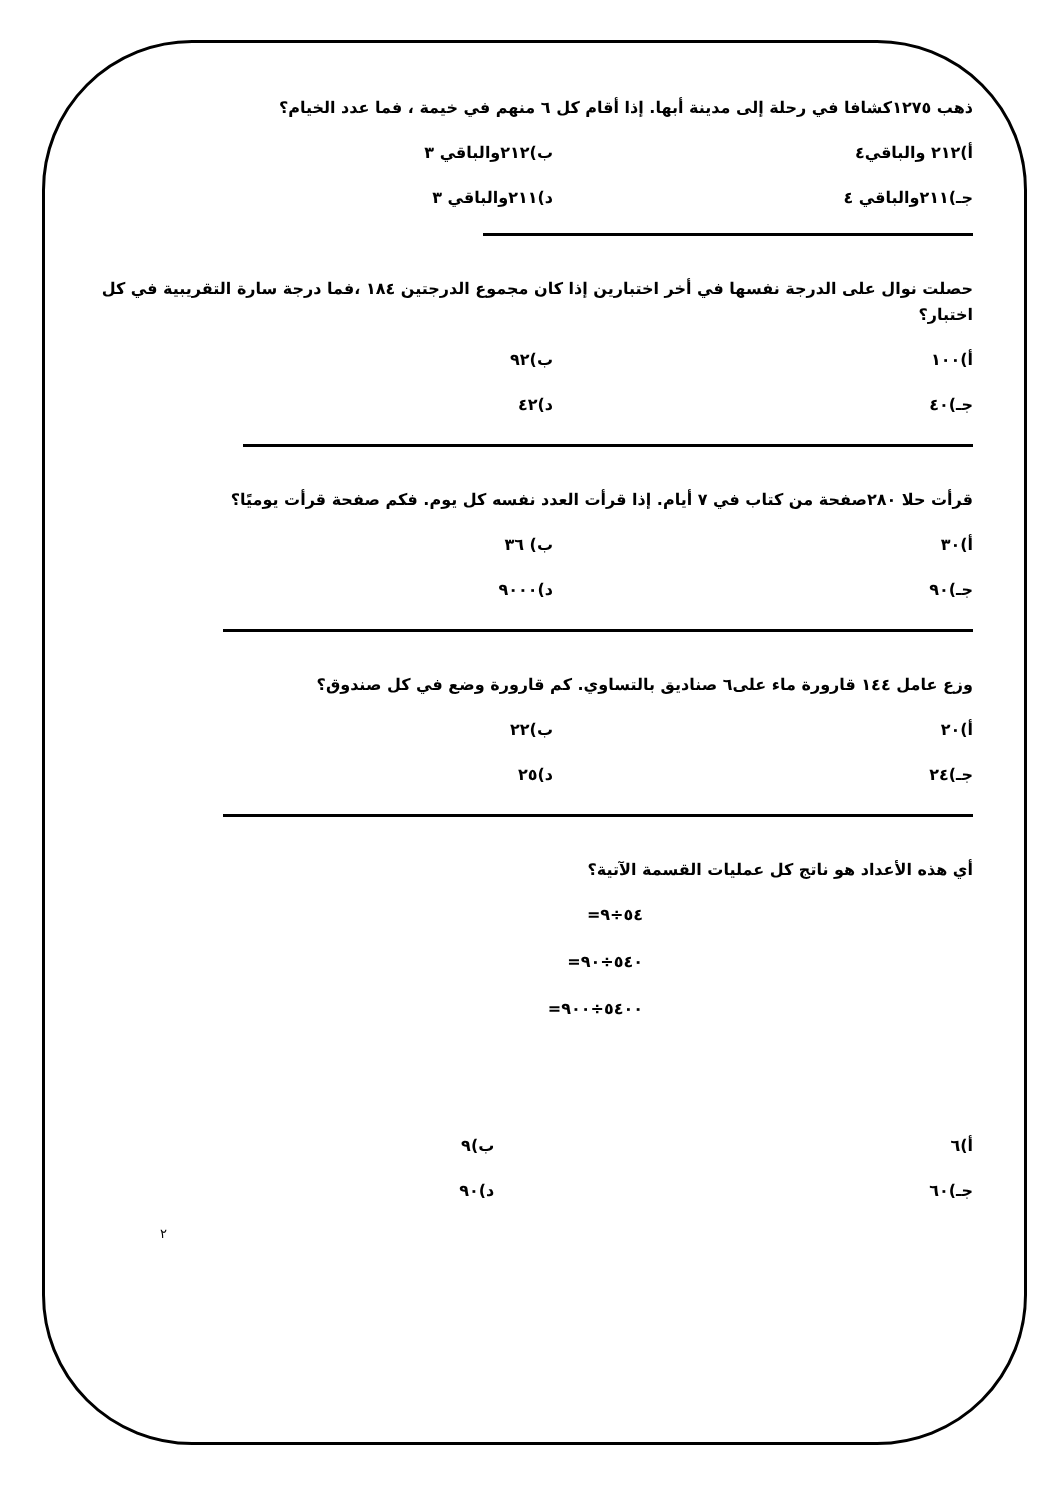ذهب ١٢٧٥كشافا في رحلة إلى مدينة أبها. إذا أقام كل ٦ منهم في خيمة ، فما عدد الخيام؟
أ)٢١٢ والباقي٤ ب)٢١٢والباقي ٣
جـ)٢١١والباقي ٤ د)٢١١والباقي ٣
حصلت نوال على الدرجة نفسها في أخر اختبارين إذا كان مجموع الدرجتين ١٨٤ ،فما درجة سارة التقريبية في كل اختبار؟
أ)١٠٠ ب)٩٢
جـ)٤٠ د)٤٢
قرأت حلا ٢٨٠صفحة من كتاب في ٧ أيام. إذا قرأت العدد نفسه كل يوم. فكم صفحة قرأت يوميًا؟
أ)٣٠ ب) ٣٦
جـ)٩٠ د)٩٠٠٠
وزع عامل ١٤٤ قارورة ماء على٦ صناديق بالتساوي. كم قارورة وضع في كل صندوق؟
أ)٢٠ ب)٢٢
جـ)٢٤ د)٢٥
أي هذه الأعداد هو ناتج كل عمليات القسمة الآتية؟
٥٤÷٩=
٥٤٠÷٩٠=
٥٤٠٠÷٩٠٠=
أ)٦ ب)٩
جـ)٦٠ د)٩٠
٢